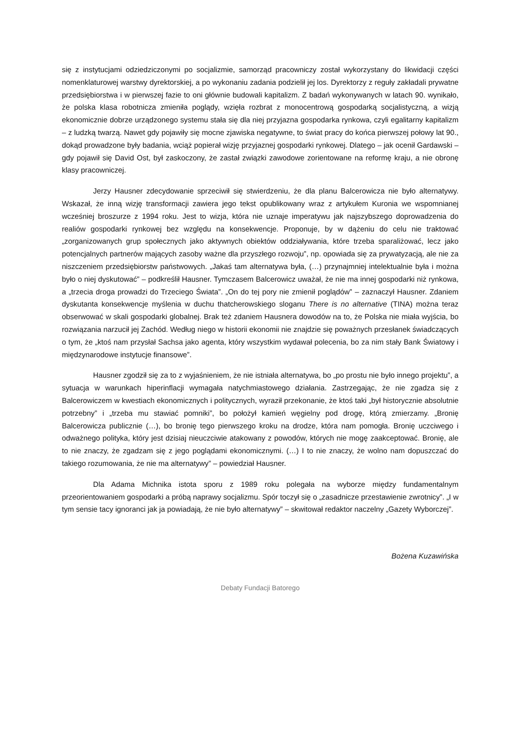się z instytucjami odziedziczonymi po socjalizmie, samorząd pracowniczy został wykorzystany do likwidacji części nomenklaturowej warstwy dyrektorskiej, a po wykonaniu zadania podzielił jej los. Dyrektorzy z reguły zakładali prywatne przedsiębiorstwa i w pierwszej fazie to oni głównie budowali kapitalizm. Z badań wykonywanych w latach 90. wynikało, że polska klasa robotnicza zmieniła poglądy, wzięła rozbrat z monocentrową gospodarką socjalistyczną, a wizją ekonomicznie dobrze urządzonego systemu stała się dla niej przyjazna gospodarka rynkowa, czyli egalitarny kapitalizm – z ludzką twarzą. Nawet gdy pojawiły się mocne zjawiska negatywne, to świat pracy do końca pierwszej połowy lat 90., dokąd prowadzone były badania, wciąż popierał wizję przyjaznej gospodarki rynkowej. Dlatego – jak ocenił Gardawski – gdy pojawił się David Ost, był zaskoczony, że zastał związki zawodowe zorientowane na reformę kraju, a nie obronę klasy pracowniczej.
Jerzy Hausner zdecydowanie sprzeciwił się stwierdzeniu, że dla planu Balcerowicza nie było alternatywy. Wskazał, że inną wizję transformacji zawiera jego tekst opublikowany wraz z artykułem Kuronia we wspomnianej wcześniej broszurze z 1994 roku. Jest to wizja, która nie uznaje imperatywu jak najszybszego doprowadzenia do realiów gospodarki rynkowej bez względu na konsekwencje. Proponuje, by w dążeniu do celu nie traktować „zorganizowanych grup społecznych jako aktywnych obiektów oddziaływania, które trzeba sparaliżować, lecz jako potencjalnych partnerów mających zasoby ważne dla przyszłego rozwoju”, np. opowiada się za prywatyzacją, ale nie za niszczeniem przedsiębiorstw państwowych. „Jakaś tam alternatywa była, (…) przynajmniej intelektualnie była i można było o niej dyskutować” – podkreślił Hausner. Tymczasem Balcerowicz uważał, że nie ma innej gospodarki niż rynkowa, a „trzecia droga prowadzi do Trzeciego Świata”. „On do tej pory nie zmienił poglądów” – zaznaczył Hausner. Zdaniem dyskutanta konsekwencje myślenia w duchu thatcherowskiego sloganu There is no alternative (TINA) można teraz obserwować w skali gospodarki globalnej. Brak też zdaniem Hausnera dowodów na to, że Polska nie miała wyjścia, bo rozwiązania narzucił jej Zachód. Według niego w historii ekonomii nie znajdzie się poważnych przesłanek świadczących o tym, że „ktoś nam przysłał Sachsa jako agenta, który wszystkim wydawał polecenia, bo za nim stały Bank Światowy i międzynarodowe instytucje finansowe”.
Hausner zgodził się za to z wyjaśnieniem, że nie istniała alternatywa, bo „po prostu nie było innego projektu”, a sytuacja w warunkach hiperinflacji wymagała natychmiastowego działania. Zastrzegając, że nie zgadza się z Balcerowiczem w kwestiach ekonomicznych i politycznych, wyraził przekonanie, że ktoś taki „był historycznie absolutnie potrzebny” i „trzeba mu stawiać pomniki”, bo położył kamień węgielny pod drogę, którą zmierzamy. „Bronię Balcerowicza publicznie (…), bo bronię tego pierwszego kroku na drodze, która nam pomogła. Bronię uczciwego i odważnego polityka, który jest dzisiaj nieuczciwie atakowany z powodów, których nie mogę zaakceptować. Bronię, ale to nie znaczy, że zgadzam się z jego poglądami ekonomicznymi. (…) I to nie znaczy, że wolno nam dopuszczać do takiego rozumowania, że nie ma alternatywy” – powiedział Hausner.
Dla Adama Michnika istota sporu z 1989 roku polegała na wyborze między fundamentalnym przeorientowaniem gospodarki a próbą naprawy socjalizmu. Spór toczył się o „zasadnicze przestawienie zwrotnicy”. „I w tym sensie tacy ignoranci jak ja powiadają, że nie było alternatywy” – skwitował redaktor naczelny „Gazety Wyborczej”.
Bożena Kuzawińska
Debaty Fundacji Batorego